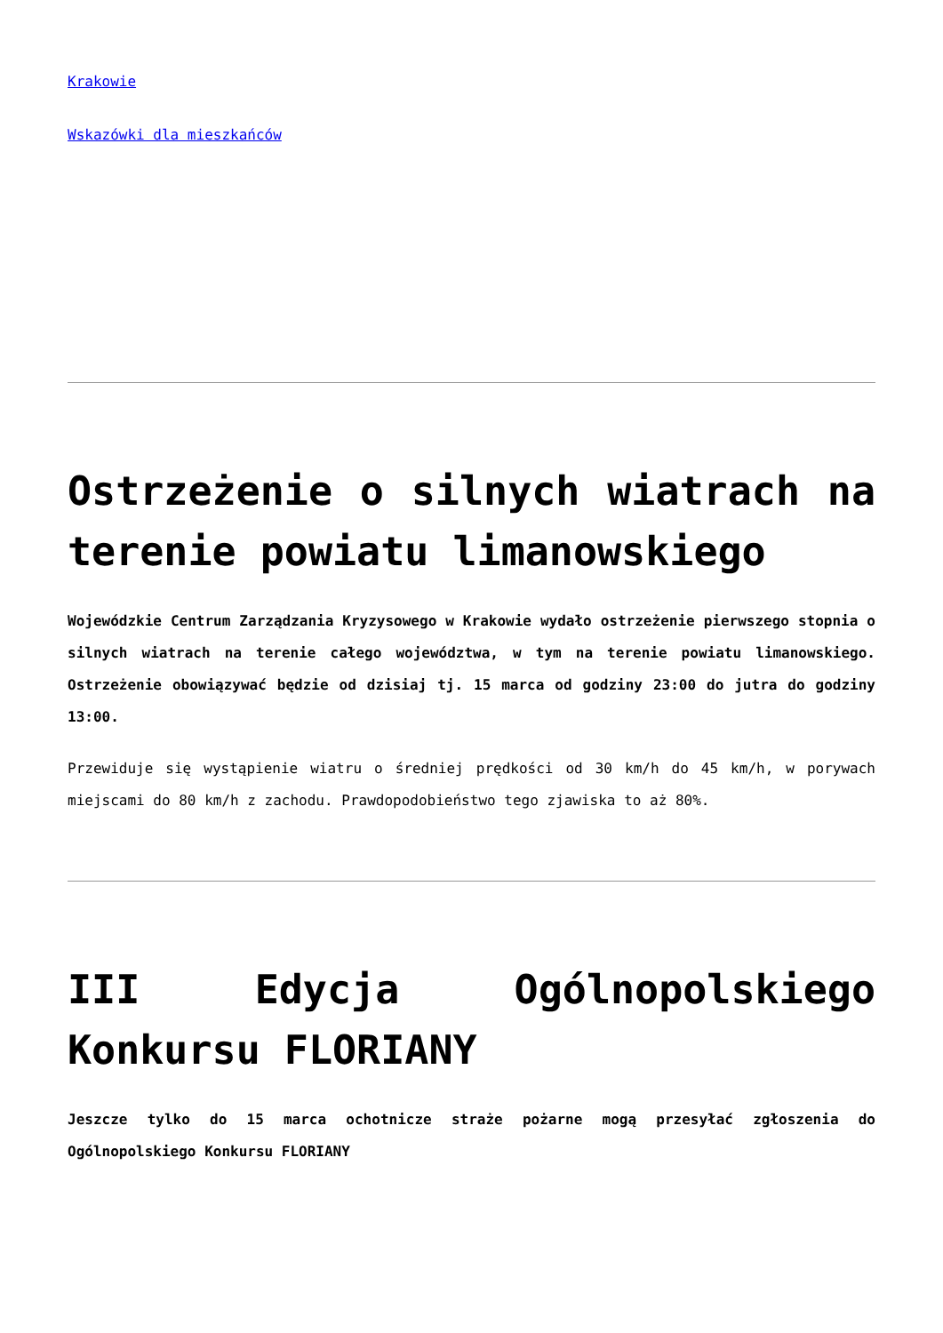Krakowie
Wskazówki dla mieszkańców
Ostrzeżenie o silnych wiatrach na terenie powiatu limanowskiego
Wojewódzkie Centrum Zarządzania Kryzysowego w Krakowie wydało ostrzeżenie pierwszego stopnia o silnych wiatrach na terenie całego województwa, w tym na terenie powiatu limanowskiego. Ostrzeżenie obowiązywać będzie od dzisiaj tj. 15 marca od godziny 23:00 do jutra do godziny 13:00.
Przewiduje się wystąpienie wiatru o średniej prędkości od 30 km/h do 45 km/h, w porywach miejscami do 80 km/h z zachodu. Prawdopodobieństwo tego zjawiska to aż 80%.
III Edycja Ogólnopolskiego Konkursu FLORIANY
Jeszcze tylko do 15 marca ochotnicze straże pożarne mogą przesyłać zgłoszenia do Ogólnopolskiego Konkursu FLORIANY